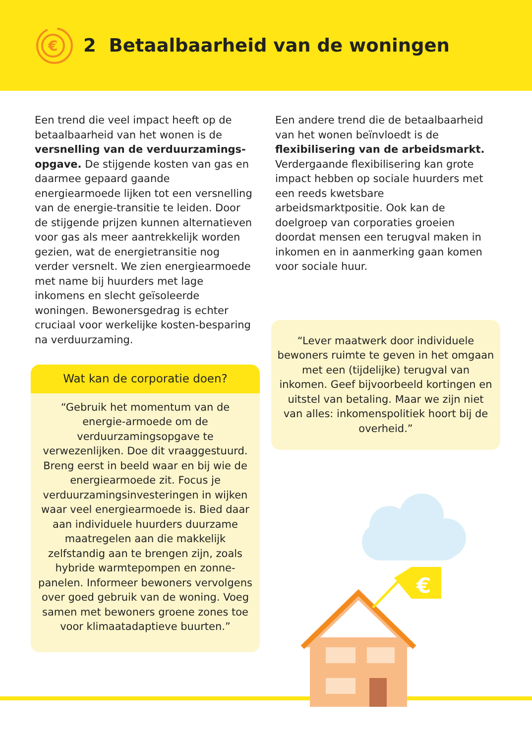€
2 Betaalbaarheid van de woningen
Een trend die veel impact heeft op de betaalbaarheid van het wonen is de versnelling van de verduurzamings-opgave. De stijgende kosten van gas en daarmee gepaard gaande energiearmoede lijken tot een versnelling van de energie-transitie te leiden. Door de stijgende prijzen kunnen alternatieven voor gas als meer aantrekkelijk worden gezien, wat de energietransitie nog verder versnelt. We zien energiearmoede met name bij huurders met lage inkomens en slecht geïsoleerde woningen. Bewonersgedrag is echter cruciaal voor werkelijke kosten-besparing na verduurzaming.
Wat kan de corporatie doen?
“Gebruik het momentum van de energie-armoede om de verduurzamingsopgave te verwezenlijken. Doe dit vraaggestuurd. Breng eerst in beeld waar en bij wie de energiearmoede zit. Focus je verduurzamingsinvesteringen in wijken waar veel energiearmoede is. Bied daar aan individuele huurders duurzame maatregelen aan die makkelijk zelfstandig aan te brengen zijn, zoals hybride warmtepompen en zonne-panelen. Informeer bewoners vervolgens over goed gebruik van de woning. Voeg samen met bewoners groene zones toe voor klimaatadaptieve buurten.”
Een andere trend die de betaalbaarheid van het wonen beïnvloedt is de flexibilisering van de arbeidsmarkt. Verdergaande flexibilisering kan grote impact hebben op sociale huurders met een reeds kwetsbare arbeidsmarktpositie. Ook kan de doelgroep van corporaties groeien doordat mensen een terugval maken in inkomen en in aanmerking gaan komen voor sociale huur.
“Lever maatwerk door individuele bewoners ruimte te geven in het omgaan met een (tijdelijke) terugval van inkomen. Geef bijvoorbeeld kortingen en uitstel van betaling. Maar we zijn niet van alles: inkomenspolitiek hoort bij de overheid.”
€